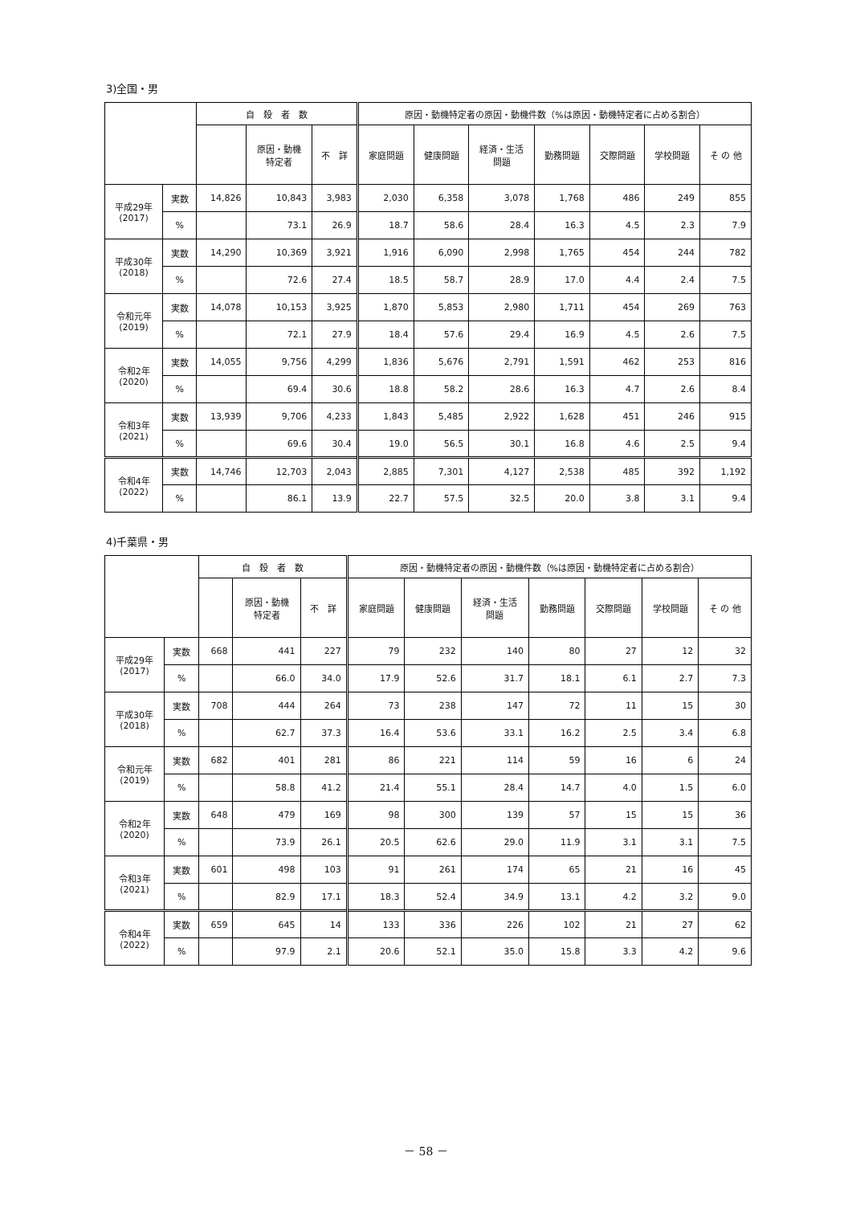3)全国・男
| | | 自 殺 者 数 | | | 原因・動機特定者の原因・動機件数（%は原因・動機特定者に占める割合） | | | | | | |
| --- | --- | --- | --- | --- | --- | --- | --- | --- | --- | --- | --- |
| | | | 原因・動機 特定者 | 不 詳 | 家庭問題 | 健康問題 | 経済・生活 問題 | 勤務問題 | 交際問題 | 学校問題 | そ の 他 |
| 平成29年 (2017) | 実数 | 14,826 | 10,843 | 3,983 | 2,030 | 6,358 | 3,078 | 1,768 | 486 | 249 | 855 |
| | % | | 73.1 | 26.9 | 18.7 | 58.6 | 28.4 | 16.3 | 4.5 | 2.3 | 7.9 |
| 平成30年 (2018) | 実数 | 14,290 | 10,369 | 3,921 | 1,916 | 6,090 | 2,998 | 1,765 | 454 | 244 | 782 |
| | % | | 72.6 | 27.4 | 18.5 | 58.7 | 28.9 | 17.0 | 4.4 | 2.4 | 7.5 |
| 令和元年 (2019) | 実数 | 14,078 | 10,153 | 3,925 | 1,870 | 5,853 | 2,980 | 1,711 | 454 | 269 | 763 |
| | % | | 72.1 | 27.9 | 18.4 | 57.6 | 29.4 | 16.9 | 4.5 | 2.6 | 7.5 |
| 令和2年 (2020) | 実数 | 14,055 | 9,756 | 4,299 | 1,836 | 5,676 | 2,791 | 1,591 | 462 | 253 | 816 |
| | % | | 69.4 | 30.6 | 18.8 | 58.2 | 28.6 | 16.3 | 4.7 | 2.6 | 8.4 |
| 令和3年 (2021) | 実数 | 13,939 | 9,706 | 4,233 | 1,843 | 5,485 | 2,922 | 1,628 | 451 | 246 | 915 |
| | % | | 69.6 | 30.4 | 19.0 | 56.5 | 30.1 | 16.8 | 4.6 | 2.5 | 9.4 |
| 令和4年 (2022) | 実数 | 14,746 | 12,703 | 2,043 | 2,885 | 7,301 | 4,127 | 2,538 | 485 | 392 | 1,192 |
| | % | | 86.1 | 13.9 | 22.7 | 57.5 | 32.5 | 20.0 | 3.8 | 3.1 | 9.4 |
4)千葉県・男
| | | 自 殺 者 数 | | | 原因・動機特定者の原因・動機件数（%は原因・動機特定者に占める割合） | | | | | | |
| --- | --- | --- | --- | --- | --- | --- | --- | --- | --- | --- | --- |
| | | | 原因・動機 特定者 | 不 詳 | 家庭問題 | 健康問題 | 経済・生活 問題 | 勤務問題 | 交際問題 | 学校問題 | そ の 他 |
| 平成29年 (2017) | 実数 | 668 | 441 | 227 | 79 | 232 | 140 | 80 | 27 | 12 | 32 |
| | % | | 66.0 | 34.0 | 17.9 | 52.6 | 31.7 | 18.1 | 6.1 | 2.7 | 7.3 |
| 平成30年 (2018) | 実数 | 708 | 444 | 264 | 73 | 238 | 147 | 72 | 11 | 15 | 30 |
| | % | | 62.7 | 37.3 | 16.4 | 53.6 | 33.1 | 16.2 | 2.5 | 3.4 | 6.8 |
| 令和元年 (2019) | 実数 | 682 | 401 | 281 | 86 | 221 | 114 | 59 | 16 | 6 | 24 |
| | % | | 58.8 | 41.2 | 21.4 | 55.1 | 28.4 | 14.7 | 4.0 | 1.5 | 6.0 |
| 令和2年 (2020) | 実数 | 648 | 479 | 169 | 98 | 300 | 139 | 57 | 15 | 15 | 36 |
| | % | | 73.9 | 26.1 | 20.5 | 62.6 | 29.0 | 11.9 | 3.1 | 3.1 | 7.5 |
| 令和3年 (2021) | 実数 | 601 | 498 | 103 | 91 | 261 | 174 | 65 | 21 | 16 | 45 |
| | % | | 82.9 | 17.1 | 18.3 | 52.4 | 34.9 | 13.1 | 4.2 | 3.2 | 9.0 |
| 令和4年 (2022) | 実数 | 659 | 645 | 14 | 133 | 336 | 226 | 102 | 21 | 27 | 62 |
| | % | | 97.9 | 2.1 | 20.6 | 52.1 | 35.0 | 15.8 | 3.3 | 4.2 | 9.6 |
－ 58 －